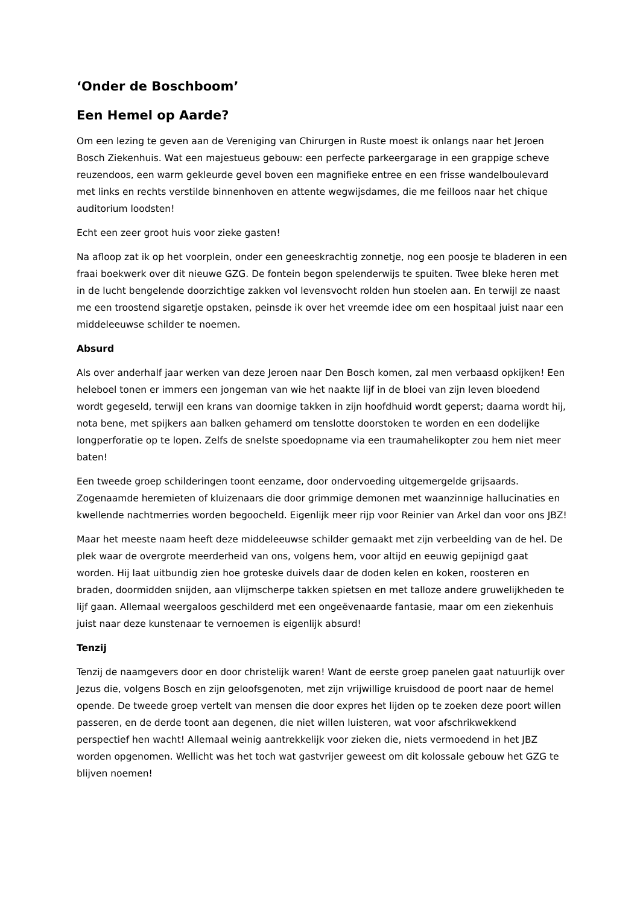‘Onder de Boschboom’
Een Hemel op Aarde?
Om een lezing te geven aan de Vereniging van Chirurgen in Ruste moest ik onlangs naar het Jeroen Bosch Ziekenhuis. Wat een majestueus gebouw: een perfecte parkeergarage in een grappige scheve reuzendoos, een warm gekleurde gevel boven een magnifieke entree en een frisse wandelboulevard met links en rechts verstilde binnenhoven en attente wegwijsdames, die me feilloos naar het chique auditorium loodsten!
Echt een zeer groot huis voor zieke gasten!
Na afloop zat ik op het voorplein, onder een geneeskrachtig zonnetje, nog een poosje te bladeren in een fraai boekwerk over dit nieuwe GZG. De fontein begon spelenderwijs te spuiten. Twee bleke heren met in de lucht bengelende doorzichtige zakken vol levensvocht rolden hun stoelen aan. En terwijl ze naast me een troostend sigaretje opstaken, peinsde ik over het vreemde idee om een hospitaal juist naar een middeleeuwse schilder te noemen.
Absurd
Als over anderhalf jaar werken van deze Jeroen naar Den Bosch komen, zal men verbaasd opkijken! Een heleboel tonen er immers een jongeman van wie het naakte lijf in de bloei van zijn leven bloedend wordt gegeseld, terwijl een krans van doornige takken in zijn hoofdhuid wordt geperst; daarna wordt hij, nota bene, met spijkers aan balken gehamerd om tenslotte doorstoken te worden en een dodelijke longperforatie op te lopen. Zelfs de snelste spoedopname via een traumahelikopter zou hem niet meer baten!
Een tweede groep schilderingen toont eenzame, door ondervoeding uitgemergelde grijsaards. Zogenaamde heremieten of kluizenaars die door grimmige demonen met waanzinnige hallucinaties en kwellende nachtmerries worden begoocheld. Eigenlijk meer rijp voor Reinier van Arkel dan voor ons JBZ!
Maar het meeste naam heeft deze middeleeuwse schilder gemaakt met zijn verbeelding van de hel. De plek waar de overgrote meerderheid van ons, volgens hem, voor altijd en eeuwig gepijnigd gaat worden. Hij laat uitbundig zien hoe groteske duivels daar de doden kelen en koken, roosteren en braden, doormidden snijden, aan vlijmscherpe takken spietsen en met talloze andere gruwelijkheden te lijf gaan. Allemaal weergaloos geschilderd met een ongeëvenaarde fantasie, maar om een ziekenhuis juist naar deze kunstenaar te vernoemen is eigenlijk absurd!
Tenzij
Tenzij de naamgevers door en door christelijk waren! Want de eerste groep panelen gaat natuurlijk over Jezus die, volgens Bosch en zijn geloofsgenoten, met zijn vrijwillige kruisdood de poort naar de hemel opende. De tweede groep vertelt van mensen die door expres het lijden op te zoeken deze poort willen passeren, en de derde toont aan degenen, die niet willen luisteren, wat voor afschrikwekkend perspectief hen wacht! Allemaal weinig aantrekkelijk voor zieken die, niets vermoedend in het JBZ worden opgenomen. Wellicht was het toch wat gastvrijer geweest om dit kolossale gebouw het GZG te blijven noemen!